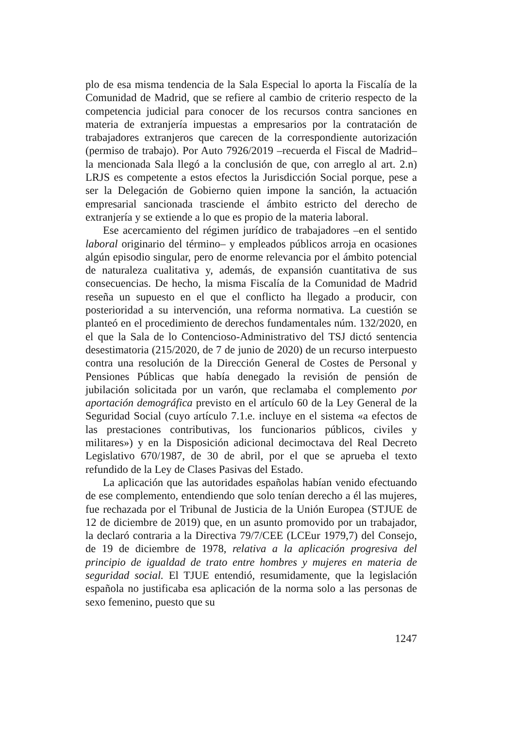plo de esa misma tendencia de la Sala Especial lo aporta la Fiscalía de la Comunidad de Madrid, que se refiere al cambio de criterio respecto de la competencia judicial para conocer de los recursos contra sanciones en materia de extranjería impuestas a empresarios por la contratación de trabajadores extranjeros que carecen de la correspondiente autorización (permiso de trabajo). Por Auto 7926/2019 –recuerda el Fiscal de Madrid– la mencionada Sala llegó a la conclusión de que, con arreglo al art. 2.n) LRJS es competente a estos efectos la Jurisdicción Social porque, pese a ser la Delegación de Gobierno quien impone la sanción, la actuación empresarial sancionada trasciende el ámbito estricto del derecho de extranjería y se extiende a lo que es propio de la materia laboral.
Ese acercamiento del régimen jurídico de trabajadores –en el sentido laboral originario del término– y empleados públicos arroja en ocasiones algún episodio singular, pero de enorme relevancia por el ámbito potencial de naturaleza cualitativa y, además, de expansión cuantitativa de sus consecuencias. De hecho, la misma Fiscalía de la Comunidad de Madrid reseña un supuesto en el que el conflicto ha llegado a producir, con posterioridad a su intervención, una reforma normativa. La cuestión se planteó en el procedimiento de derechos fundamentales núm. 132/2020, en el que la Sala de lo Contencioso-Administrativo del TSJ dictó sentencia desestimatoria (215/2020, de 7 de junio de 2020) de un recurso interpuesto contra una resolución de la Dirección General de Costes de Personal y Pensiones Públicas que había denegado la revisión de pensión de jubilación solicitada por un varón, que reclamaba el complemento por aportación demográfica previsto en el artículo 60 de la Ley General de la Seguridad Social (cuyo artículo 7.1.e. incluye en el sistema «a efectos de las prestaciones contributivas, los funcionarios públicos, civiles y militares») y en la Disposición adicional decimoctava del Real Decreto Legislativo 670/1987, de 30 de abril, por el que se aprueba el texto refundido de la Ley de Clases Pasivas del Estado.
La aplicación que las autoridades españolas habían venido efectuando de ese complemento, entendiendo que solo tenían derecho a él las mujeres, fue rechazada por el Tribunal de Justicia de la Unión Europea (STJUE de 12 de diciembre de 2019) que, en un asunto promovido por un trabajador, la declaró contraria a la Directiva 79/7/CEE (LCEur 1979,7) del Consejo, de 19 de diciembre de 1978, relativa a la aplicación progresiva del principio de igualdad de trato entre hombres y mujeres en materia de seguridad social. El TJUE entendió, resumidamente, que la legislación española no justificaba esa aplicación de la norma solo a las personas de sexo femenino, puesto que su
1247